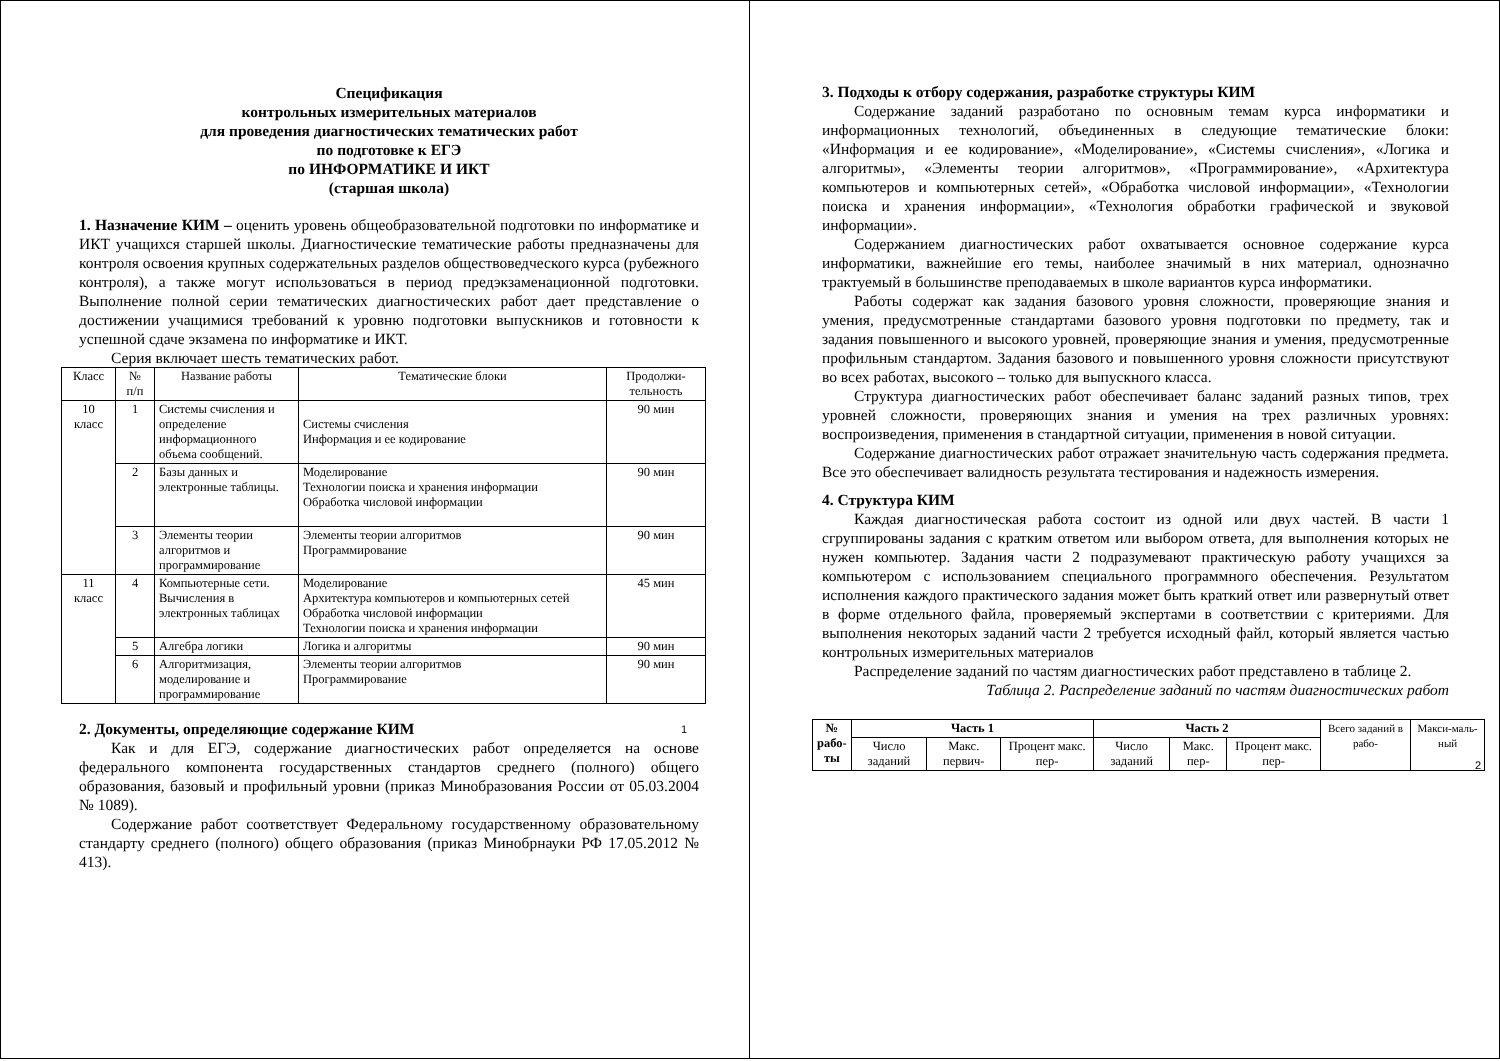Спецификация
контрольных измерительных материалов
для проведения диагностических тематических работ
по подготовке к ЕГЭ
по ИНФОРМАТИКЕ И ИКТ
(старшая школа)
1. Назначение КИМ – оценить уровень общеобразовательной подготовки по информатике и ИКТ учащихся старшей школы. Диагностические тематические работы предназначены для контроля освоения крупных содержательных разделов обществоведческого курса (рубежного контроля), а также могут использоваться в период предэкзаменационной подготовки. Выполнение полной серии тематических диагностических работ дает представление о достижении учащимися требований к уровню подготовки выпускников и готовности к успешной сдаче экзамена по информатике и ИКТ.
Серия включает шесть тематических работ.
| Класс | № п/п | Название работы | Тематические блоки | Продолжи- тельность |
| 10 класс | 1 | Системы счисления и определение информационного объема сообщений. | Системы счисления Информация и ее кодирование | 90 мин |
| | 2 | Базы данных и электронные таблицы. | Моделирование Технологии поиска и хранения информации Обработка числовой информации | 90 мин |
| | 3 | Элементы теории алгоритмов и программирование | Элементы теории алгоритмов Программирование | 90 мин |
| 11 класс | 4 | Компьютерные сети. Вычисления в электронных таблицах | Моделирование Архитектура компьютеров и компьютерных сетей Обработка числовой информации Технологии поиска и хранения информации | 45 мин |
| | 5 | Алгебра логики | Логика и алгоритмы | 90 мин |
| | 6 | Алгоритмизация, моделирование и программирование | Элементы теории алгоритмов Программирование | 90 мин |
2. Документы, определяющие содержание КИМ
Как и для ЕГЭ, содержание диагностических работ определяется на основе федерального компонента государственных стандартов среднего (полного) общего образования, базовый и профильный уровни (приказ Минобразования России от 05.03.2004 № 1089).
Содержание работ соответствует Федеральному государственному образовательному стандарту среднего (полного) общего образования (приказ Минобрнауки РФ 17.05.2012 № 413).
1
3. Подходы к отбору содержания, разработке структуры КИМ
Содержание заданий разработано по основным темам курса информатики и информационных технологий, объединенных в следующие тематические блоки: «Информация и ее кодирование», «Моделирование», «Системы счисления», «Логика и алгоритмы», «Элементы теории алгоритмов», «Программирование», «Архитектура компьютеров и компьютерных сетей», «Обработка числовой информации», «Технологии поиска и хранения информации», «Технология обработки графической и звуковой информации».
Содержанием диагностических работ охватывается основное содержание курса информатики, важнейшие его темы, наиболее значимый в них материал, однозначно трактуемый в большинстве преподаваемых в школе вариантов курса информатики.
Работы содержат как задания базового уровня сложности, проверяющие знания и умения, предусмотренные стандартами базового уровня подготовки по предмету, так и задания повышенного и высокого уровней, проверяющие знания и умения, предусмотренные профильным стандартом. Задания базового и повышенного уровня сложности присутствуют во всех работах, высокого – только для выпускного класса.
Структура диагностических работ обеспечивает баланс заданий разных типов, трех уровней сложности, проверяющих знания и умения на трех различных уровнях: воспроизведения, применения в стандартной ситуации, применения в новой ситуации.
Содержание диагностических работ отражает значительную часть содержания предмета. Все это обеспечивает валидность результата тестирования и надежность измерения.
4. Структура КИМ
Каждая диагностическая работа состоит из одной или двух частей. В части 1 сгруппированы задания с кратким ответом или выбором ответа, для выполнения которых не нужен компьютер. Задания части 2 подразумевают практическую работу учащихся за компьютером с использованием специального программного обеспечения. Результатом исполнения каждого практического задания может быть краткий ответ или развернутый ответ в форме отдельного файла, проверяемый экспертами в соответствии с критериями. Для выполнения некоторых заданий части 2 требуется исходный файл, который является частью контрольных измерительных материалов
Распределение заданий по частям диагностических работ представлено в таблице 2.
Таблица 2. Распределение заданий по частям диагностических работ
| № рабо- ты | Часть 1 | | | Часть 2 | | | Всего заданий в рабо- | Макси-маль-ный |
| | Число заданий | Макс. первич- | Процент макс. пер- | Число заданий | Макс. пер- | Процент макс. пер- | | |
2